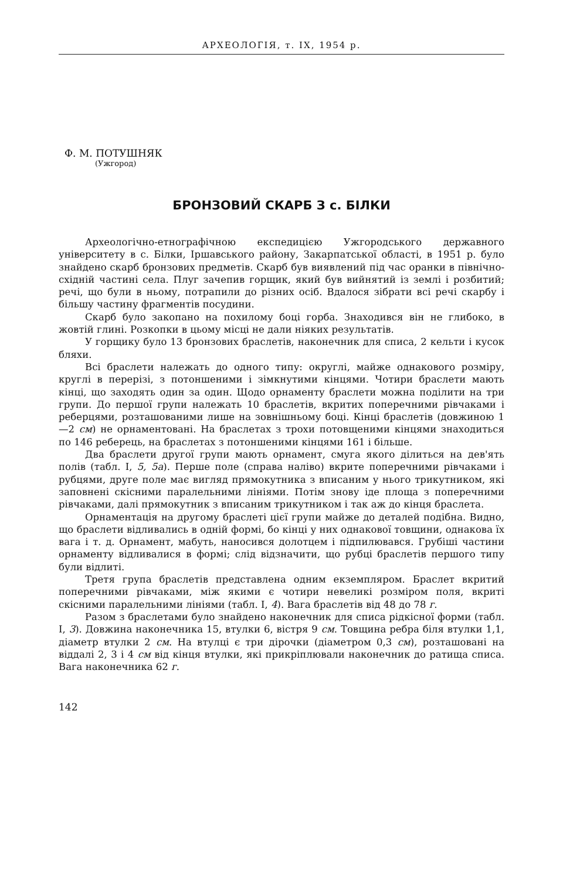АРХЕОЛОГІЯ, т. IX, 1954 р.
Ф. М. ПОТУШНЯК
(Ужгород)
БРОНЗОВИЙ СКАРБ З с. БІЛКИ
Археологічно-етнографічною експедицією Ужгородського державного університету в с. Білки, Іршавського району, Закарпатської області, в 1951 р. було знайдено скарб бронзових предметів. Скарб був виявлений під час оранки в північно-східній частині села. Плуг зачепив горщик, який був вийнятий із землі і розбитий; речі, що були в ньому, потрапили до різних осіб. Вдалося зібрати всі речі скарбу і більшу частину фрагментів посудини.
Скарб було закопано на похилому боці горба. Знаходився він не глибоко, в жовтій глині. Розкопки в цьому місці не дали ніяких результатів.
У горщику було 13 бронзових браслетів, наконечник для списа, 2 кельти і кусок бляхи.
Всі браслети належать до одного типу: округлі, майже однакового розміру, круглі в перерізі, з потоншеними і зімкнутими кінцями. Чотири браслети мають кінці, що заходять один за один. Щодо орнаменту браслети можна поділити на три групи. До першої групи належать 10 браслетів, вкритих поперечними рівчаками і реберцями, розташованими лише на зовнішньому боці. Кінці браслетів (довжиною 1—2 см) не орнаментовані. На браслетах з трохи потовщеними кінцями знаходиться по 146 реберець, на браслетах з потоншеними кінцями 161 і більше.
Два браслети другої групи мають орнамент, смуга якого ділиться на дев'ять полів (табл. I, 5, 5а). Перше поле (справа наліво) вкрите поперечними рівчаками і рубцями, друге поле має вигляд прямокутника з вписаним у нього трикутником, які заповнені скісними паралельними лініями. Потім знову іде площа з поперечними рівчаками, далі прямокутник з вписаним трикутником і так аж до кінця браслета.
Орнаментація на другому браслеті цієї групи майже до деталей подібна. Видно, що браслети відливались в одній формі, бо кінці у них однакової товщини, однакова їх вага і т. д. Орнамент, мабуть, наносився долотцем і підпилювався. Грубіші частини орнаменту відливалися в формі; слід відзначити, що рубці браслетів першого типу були відлиті.
Третя група браслетів представлена одним екземпляром. Браслет вкритий поперечними рівчаками, між якими є чотири невеликі розміром поля, вкриті скісними паралельними лініями (табл. I, 4). Вага браслетів від 48 до 78 г.
Разом з браслетами було знайдено наконечник для списа рідкісної форми (табл. I, 3). Довжина наконечника 15, втулки 6, вістря 9 см. Товщина ребра біля втулки 1,1, діаметр втулки 2 см. На втулці є три дірочки (діаметром 0,3 см), розташовані на віддалі 2, 3 і 4 см від кінця втулки, які прикріплювали наконечник до ратища списа. Вага наконечника 62 г.
142